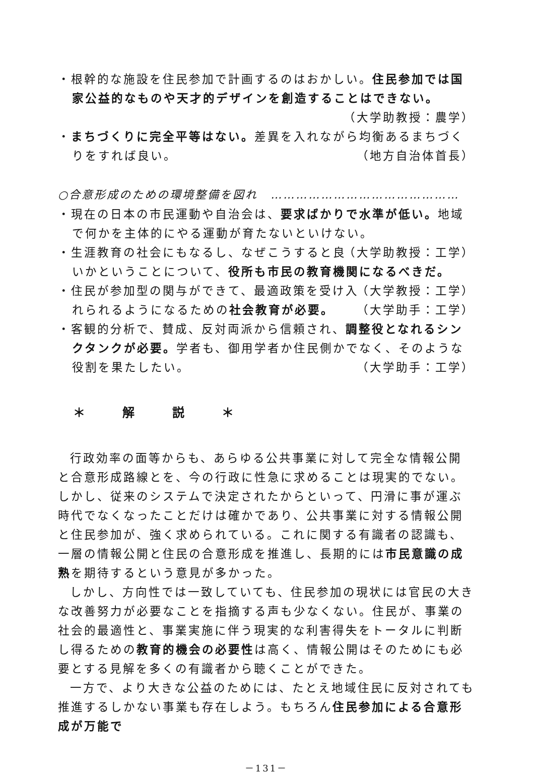・根幹的な施設を住民参加で計画するのはおかしい。住民参加では国家公益的なものや天才的デザインを創造することはできない。
（大学助教授：農学）
・まちづくりに完全平等はない。差異を入れながら均衡あるまちづくりをすれば良い。 （地方自治体首長）
○合意形成のための環境整備を図れ　………………………………………
・現在の日本の市民運動や自治会は、要求ばかりで水準が低い。地域で何かを主体的にやる運動が育たないといけない。 （大学助教授：工学）
・生涯教育の社会にもなるし、なぜこうすると良いかということについて、役所も市民の教育機関になるべきだ。 （大学教授：工学）
・住民が参加型の関与ができて、最適政策を受け入れられるようになるための社会教育が必要。 （大学助手：工学）
・客観的分析で、賛成、反対両派から信頼され、調整役となれるシンクタンクが必要。学者も、御用学者か住民側かでなく、そのような役割を果たしたい。 （大学助手：工学）
＊ 解 説 ＊
行政効率の面等からも、あらゆる公共事業に対して完全な情報公開と合意形成路線とを、今の行政に性急に求めることは現実的でない。しかし、従来のシステムで決定されたからといって、円滑に事が運ぶ時代でなくなったことだけは確かであり、公共事業に対する情報公開と住民参加が、強く求められている。これに関する有識者の認識も、一層の情報公開と住民の合意形成を推進し、長期的には市民意識の成熟を期待するという意見が多かった。
しかし、方向性では一致していても、住民参加の現状には官民の大きな改善努力が必要なことを指摘する声も少なくない。住民が、事業の社会的最適性と、事業実施に伴う現実的な利害得失をトータルに判断し得るための教育的機会の必要性は高く、情報公開はそのためにも必要とする見解を多くの有識者から聴くことができた。
一方で、より大きな公益のためには、たとえ地域住民に反対されても推進するしかない事業も存在しよう。もちろん住民参加による合意形成が万能で
－131－